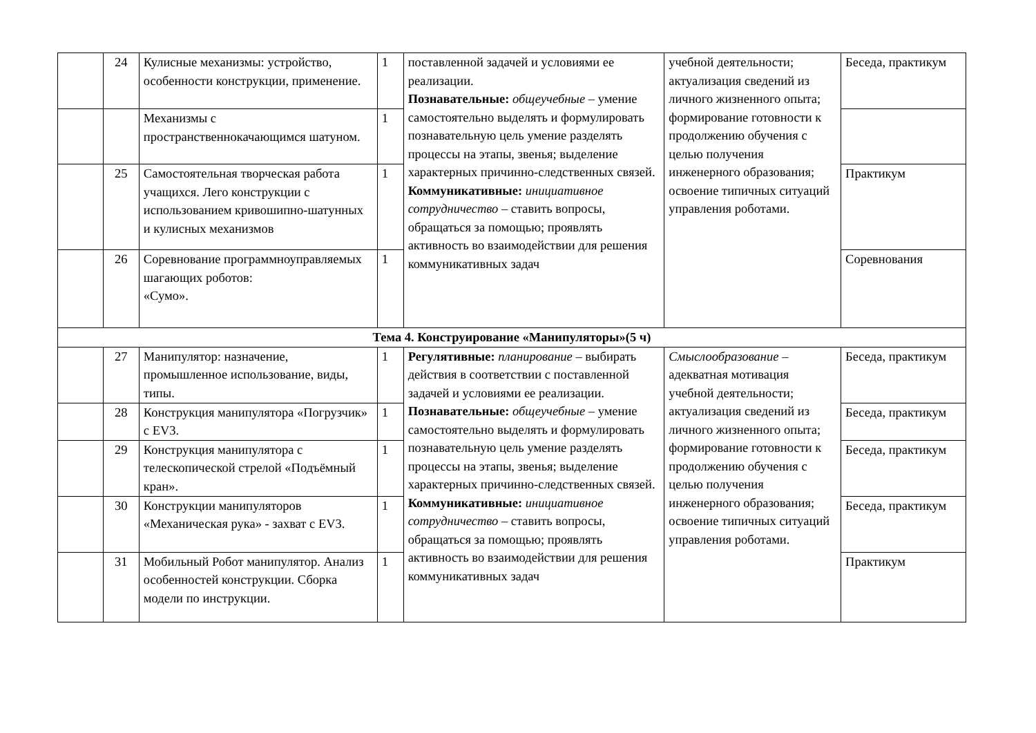| | 24 | Кулисные механизмы: устройство, особенности конструкции, применение. | 1 | поставленной задачей и условиями ее реализации. Познавательные: общеучебные – умение самостоятельно выделять и формулировать познавательную цель умение разделять процессы на этапы, звенья; выделение характерных причинно-следственных связей. Коммуникативные: инициативное сотрудничество – ставить вопросы, обращаться за помощью; проявлять активность во взаимодействии для решения коммуникативных задач | учебной деятельности; актуализация сведений из личного жизненного опыта; формирование готовности к продолжению обучения с целью получения инженерного образования; освоение типичных ситуаций управления роботами. | Беседа, практикум |
| | | Механизмы с пространственнокачающимся шатуном. | 1 | | | |
| | 25 | Самостоятельная творческая работа учащихся. Лего конструкции с использованием кривошипно-шатунных и кулисных механизмов | 1 | | | Практикум |
| | 26 | Соревнование программноуправляемых шагающих роботов: «Сумо». | 1 | | | Соревнования |
| Тема 4. Конструирование «Манипуляторы»(5 ч) | | | | | | |
| | 27 | Манипулятор: назначение, промышленное использование, виды, типы. | 1 | Регулятивные: планирование – выбирать действия в соответствии с поставленной задачей и условиями ее реализации. Познавательные: общеучебные – умение самостоятельно выделять и формулировать познавательную цель умение разделять процессы на этапы, звенья; выделение характерных причинно-следственных связей. Коммуникативные: инициативное сотрудничество – ставить вопросы, обращаться за помощью; проявлять активность во взаимодействии для решения коммуникативных задач | Смыслообразование – адекватная мотивация учебной деятельности; актуализация сведений из личного жизненного опыта; формирование готовности к продолжению обучения с целью получения инженерного образования; освоение типичных ситуаций управления роботами. | Беседа, практикум |
| | 28 | Конструкция манипулятора «Погрузчик» с EV3. | 1 | | | Беседа, практикум |
| | 29 | Конструкция манипулятора с телескопической стрелой «Подъёмный кран». | 1 | | | Беседа, практикум |
| | 30 | Конструкции манипуляторов «Механическая рука» - захват с EV3. | 1 | | | Беседа, практикум |
| | 31 | Мобильный Робот манипулятор. Анализ особенностей конструкции. Сборка модели по инструкции. | 1 | | | Практикум |